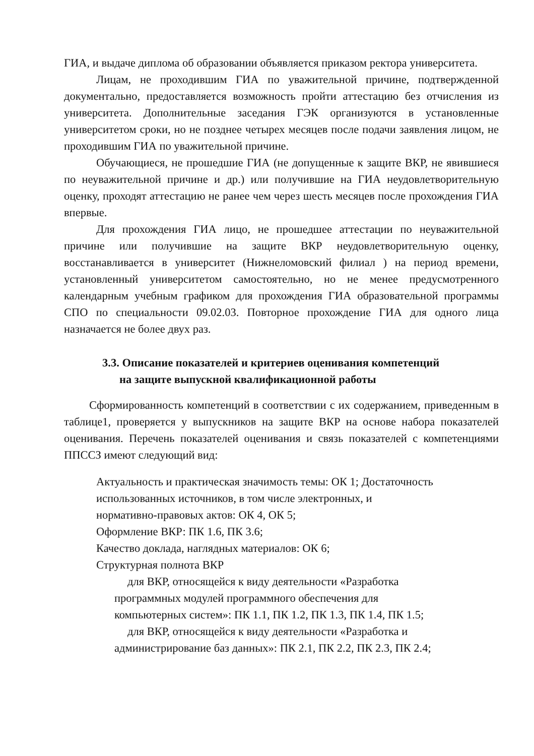ГИА, и выдаче диплома об образовании объявляется приказом ректора университета.
Лицам, не проходившим ГИА по уважительной причине, подтвержденной документально, предоставляется возможность пройти аттестацию без отчисления из университета. Дополнительные заседания ГЭК организуются в установленные университетом сроки, но не позднее четырех месяцев после подачи заявления лицом, не проходившим ГИА по уважительной причине.
Обучающиеся, не прошедшие ГИА (не допущенные к защите ВКР, не явившиеся по неуважительной причине и др.) или получившие на ГИА неудовлетворительную оценку, проходят аттестацию не ранее чем через шесть месяцев после прохождения ГИА впервые.
Для прохождения ГИА лицо, не прошедшее аттестации по неуважительной причине или получившие на защите ВКР неудовлетворительную оценку, восстанавливается в университет (Нижнеломовский филиал ) на период времени, установленный университетом самостоятельно, но не менее предусмотренного календарным учебным графиком для прохождения ГИА образовательной программы СПО по специальности 09.02.03. Повторное прохождение ГИА для одного лица назначается не более двух раз.
3.3. Описание показателей и критериев оценивания компетенций
на защите выпускной квалификационной работы
Сформированность компетенций в соответствии с их содержанием, приведенным в таблице1, проверяется у выпускников на защите ВКР на основе набора показателей оценивания. Перечень показателей оценивания и связь показателей с компетенциями ППСCЗ имеют следующий вид:
Актуальность и практическая значимость темы: ОК 1; Достаточность
использованных источников, в том числе электронных, и
нормативно-правовых актов: ОК 4, ОК 5;
Оформление ВКР: ПК 1.6, ПК 3.6;
Качество доклада, наглядных материалов: ОК 6;
Структурная полнота ВКР
для ВКР, относящейся к виду деятельности «Разработка
программных модулей программного обеспечения для
компьютерных систем»: ПК 1.1, ПК 1.2, ПК 1.3, ПК 1.4, ПК 1.5;
для ВКР, относящейся к виду деятельности «Разработка и
администрирование баз данных»: ПК 2.1, ПК 2.2, ПК 2.3, ПК 2.4;